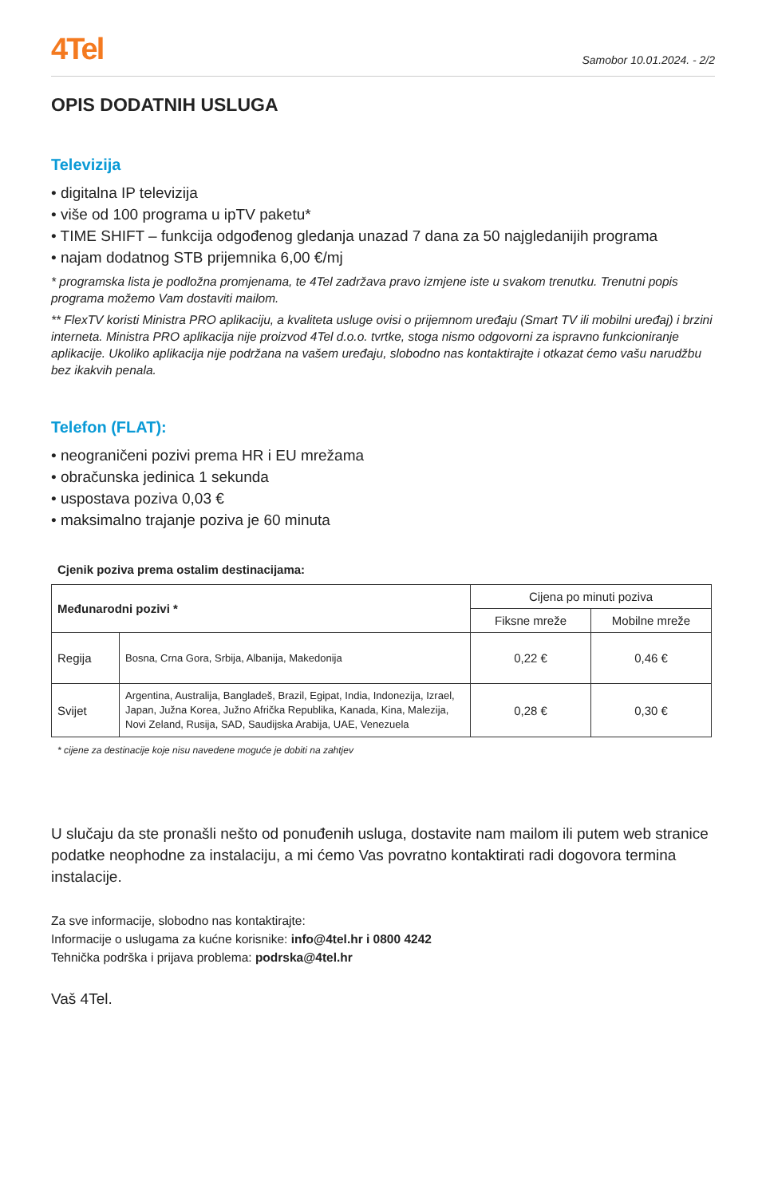4Tel
Samobor 10.01.2024. - 2/2
OPIS DODATNIH USLUGA
Televizija
• digitalna IP televizija
• više od 100 programa u ipTV paketu*
• TIME SHIFT – funkcija odgođenog gledanja unazad 7 dana za 50 najgledanijih programa
• najam dodatnog STB prijemnika 6,00 €/mj
* programska lista je podložna promjenama, te 4Tel zadržava pravo izmjene iste u svakom trenutku. Trenutni popis programa možemo Vam dostaviti mailom.
** FlexTV koristi Ministra PRO aplikaciju, a kvaliteta usluge ovisi o prijemnom uređaju (Smart TV ili mobilni uređaj) i brzini interneta. Ministra PRO aplikacija nije proizvod 4Tel d.o.o. tvrtke, stoga nismo odgovorni za ispravno funkcioniranje aplikacije. Ukoliko aplikacija nije podržana na vašem uređaju, slobodno nas kontaktirajte i otkazat ćemo vašu narudžbu bez ikakvih penala.
Telefon (FLAT):
• neograničeni pozivi prema HR i EU mrežama
• obračunska jedinica 1 sekunda
• uspostava poziva 0,03 €
• maksimalno trajanje poziva je 60 minuta
Cjenik poziva prema ostalim destinacijama:
| Međunarodni pozivi * | | Cijena po minuti poziva | |
| --- | --- | --- | --- |
| | | Fiksne mreže | Mobilne mreže |
| Regija | Bosna, Crna Gora, Srbija, Albanija, Makedonija | 0,22 € | 0,46 € |
| Svijet | Argentina, Australija, Bangladeš, Brazil, Egipat, India, Indonezija, Izrael, Japan, Južna Korea, Južno Afrička Republika, Kanada, Kina, Malezija, Novi Zeland, Rusija, SAD, Saudijska Arabija, UAE, Venezuela | 0,28 € | 0,30 € |
* cijene za destinacije koje nisu navedene moguće je dobiti na zahtjev
U slučaju da ste pronašli nešto od ponuđenih usluga, dostavite nam mailom ili putem web stranice podatke neophodne za instalaciju, a mi ćemo Vas povratno kontaktirati radi dogovora termina instalacije.
Za sve informacije, slobodno nas kontaktirajte:
Informacije o uslugama za kućne korisnike: info@4tel.hr i 0800 4242
Tehnička podrška i prijava problema: podrska@4tel.hr
Vaš 4Tel.